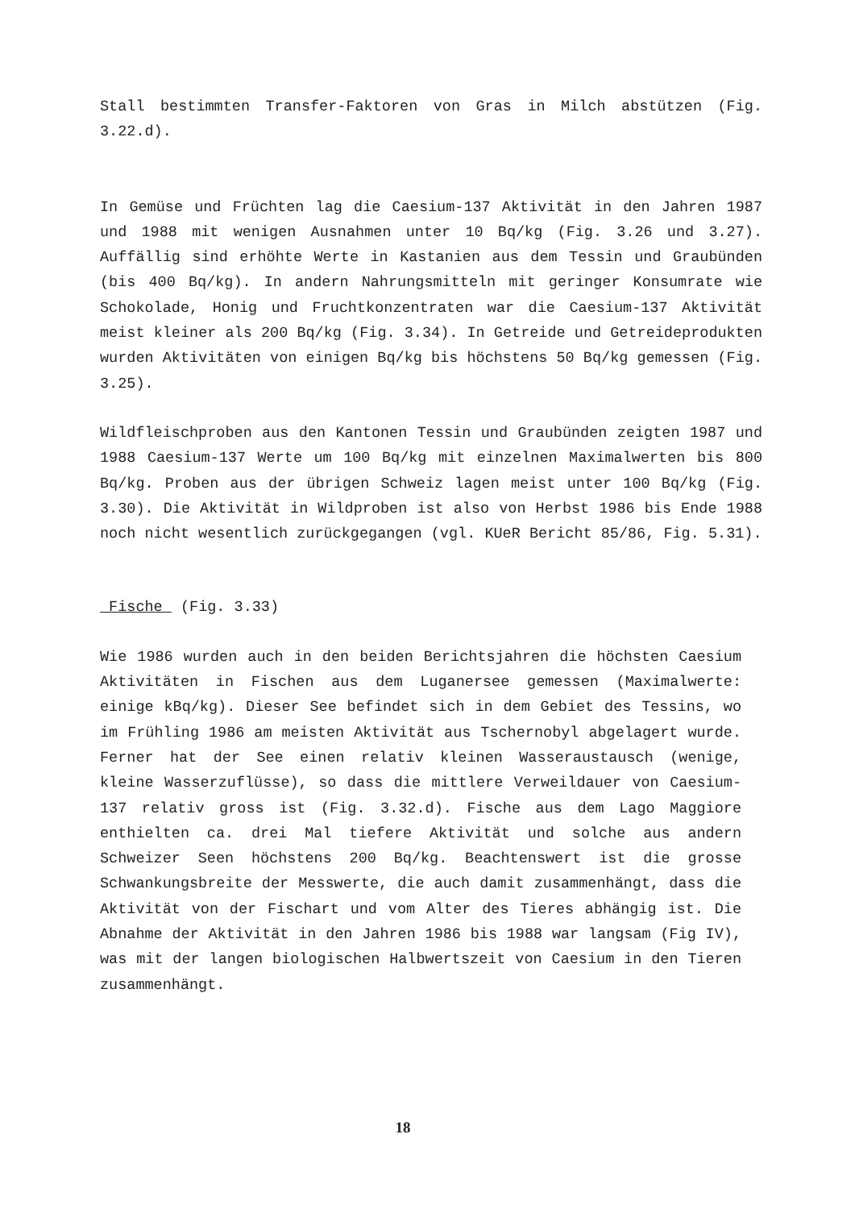Stall bestimmten Transfer-Faktoren von Gras in Milch abstützen (Fig. 3.22.d).
In Gemüse und Früchten lag die Caesium-137 Aktivität in den Jahren 1987 und 1988 mit wenigen Ausnahmen unter 10 Bq/kg (Fig. 3.26 und 3.27). Auffällig sind erhöhte Werte in Kastanien aus dem Tessin und Graubünden (bis 400 Bq/kg). In andern Nahrungsmitteln mit geringer Konsumrate wie Schokolade, Honig und Fruchtkonzentraten war die Caesium-137 Aktivität meist kleiner als 200 Bq/kg (Fig. 3.34). In Getreide und Getreideprodukten wurden Aktivitäten von einigen Bq/kg bis höchstens 50 Bq/kg gemessen (Fig. 3.25).
Wildfleischproben aus den Kantonen Tessin und Graubünden zeigten 1987 und 1988 Caesium-137 Werte um 100 Bq/kg mit einzelnen Maximalwerten bis 800 Bq/kg. Proben aus der übrigen Schweiz lagen meist unter 100 Bq/kg (Fig. 3.30). Die Aktivität in Wildproben ist also von Herbst 1986 bis Ende 1988 noch nicht wesentlich zurückgegangen (vgl. KUeR Bericht 85/86, Fig. 5.31).
Fische (Fig. 3.33)
Wie 1986 wurden auch in den beiden Berichtsjahren die höchsten Caesium Aktivitäten in Fischen aus dem Luganersee gemessen (Maximalwerte: einige kBq/kg). Dieser See befindet sich in dem Gebiet des Tessins, wo im Frühling 1986 am meisten Aktivität aus Tschernobyl abgelagert wurde. Ferner hat der See einen relativ kleinen Wasseraustausch (wenige, kleine Wasserzuflüsse), so dass die mittlere Verweildauer von Caesium-137 relativ gross ist (Fig. 3.32.d). Fische aus dem Lago Maggiore enthielten ca. drei Mal tiefere Aktivität und solche aus andern Schweizer Seen höchstens 200 Bq/kg. Beachtenswert ist die grosse Schwankungsbreite der Messwerte, die auch damit zusammenhängt, dass die Aktivität von der Fischart und vom Alter des Tieres abhängig ist. Die Abnahme der Aktivität in den Jahren 1986 bis 1988 war langsam (Fig IV), was mit der langen biologischen Halbwertszeit von Caesium in den Tieren zusammenhängt.
18